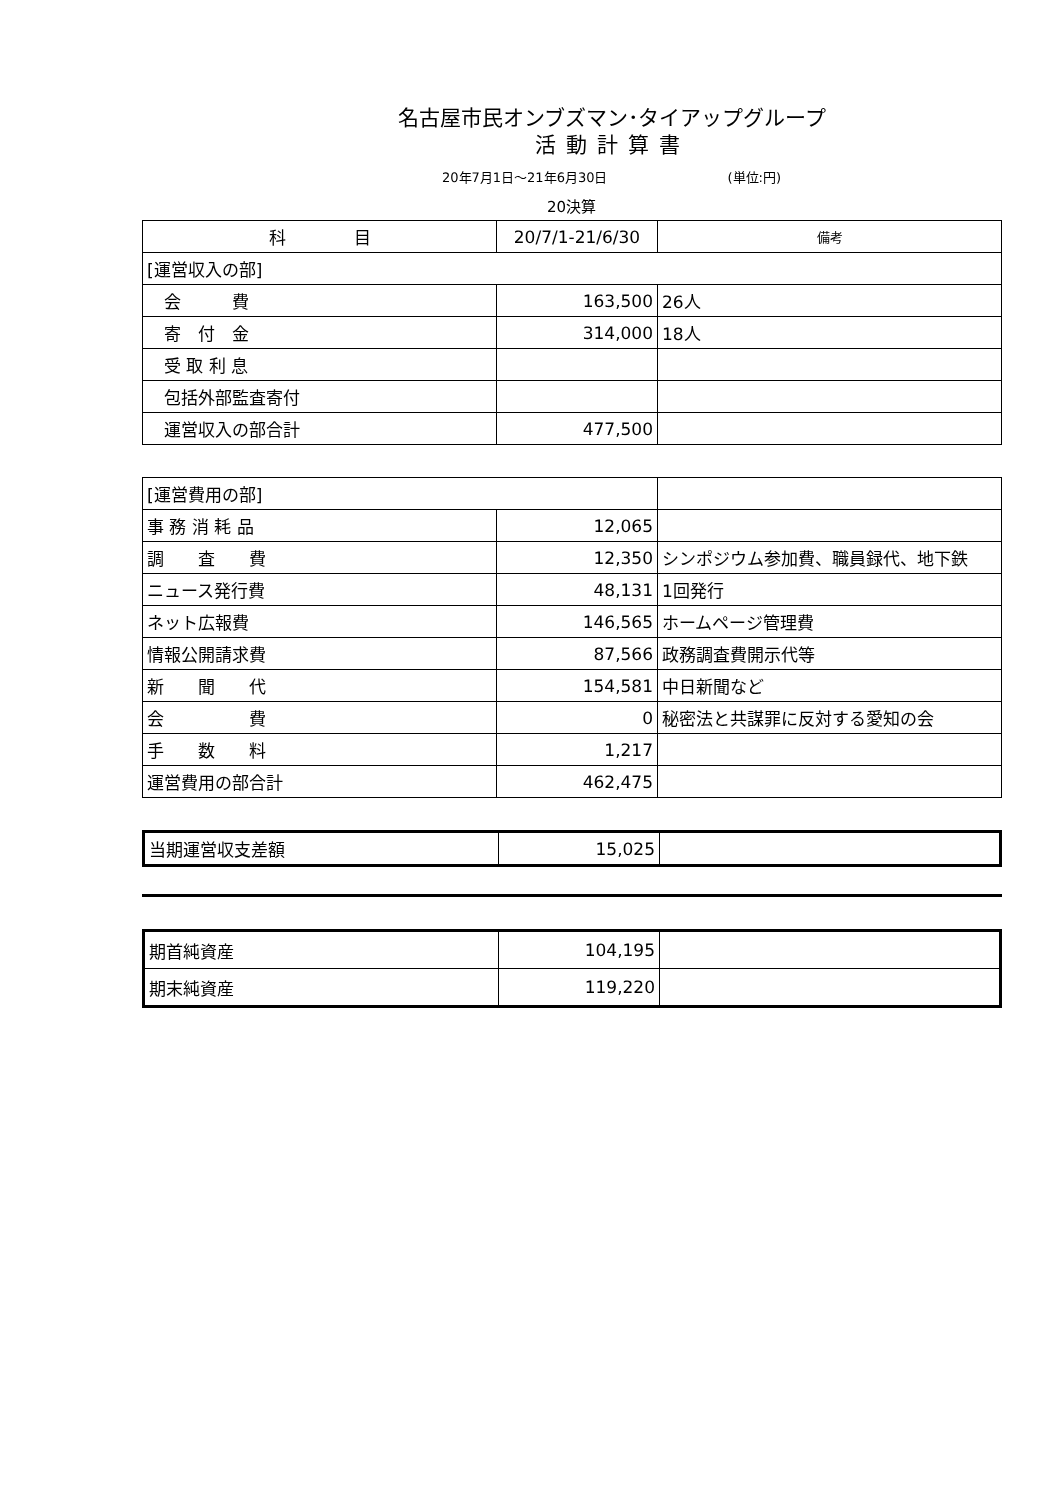名古屋市民オンブズマン･タイアップグループ
活動計算書
20年7月1日～21年6月30日 (単位:円)
20決算
| 科 目 | 20/7/1-21/6/30 | 備考 |
| --- | --- | --- |
| [運営収入の部] | | |
| 会 費 | 163,500 | 26人 |
| 寄 付 金 | 314,000 | 18人 |
| 受 取 利 息 | | |
| 包括外部監査寄付 | | |
| 運営収入の部合計 | 477,500 | |
| [運営費用の部] | | |
| 事 務 消 耗 品 | 12,065 | |
| 調 査 費 | 12,350 | シンポジウム参加費、職員録代、地下鉄 |
| ニュース発行費 | 48,131 | 1回発行 |
| ネット広報費 | 146,565 | ホームページ管理費 |
| 情報公開請求費 | 87,566 | 政務調査費開示代等 |
| 新 聞 代 | 154,581 | 中日新聞など |
| 会 費 | 0 | 秘密法と共謀罪に反対する愛知の会 |
| 手 数 料 | 1,217 | |
| 運営費用の部合計 | 462,475 | |
| 当期運営収支差額 | 15,025 | |
| 期首純資産 | 104,195 | |
| 期末純資産 | 119,220 | |